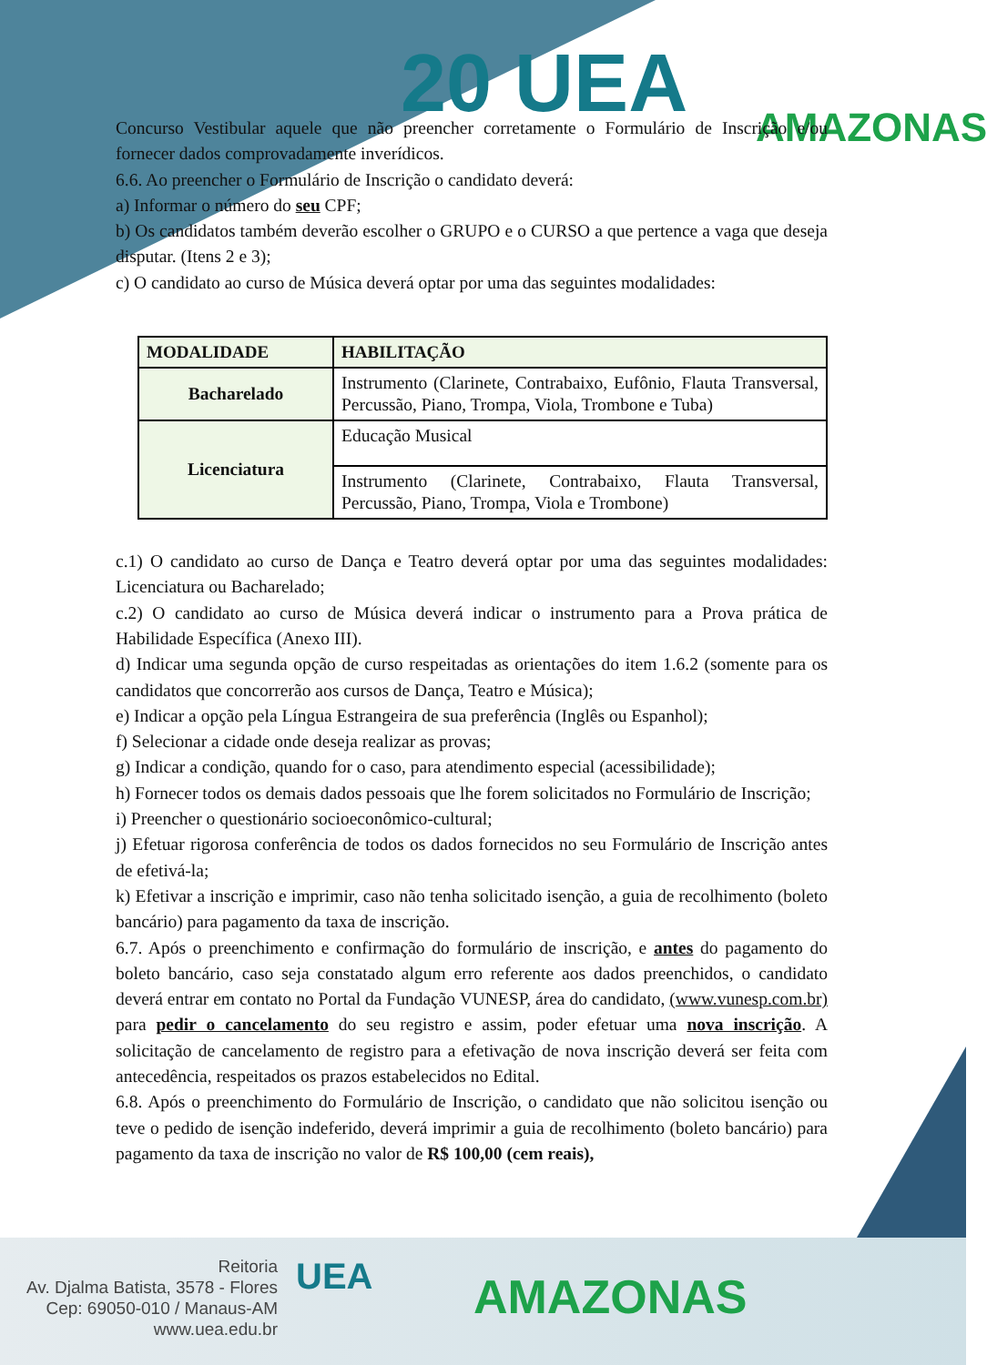20 UEA AMAZONAS
Concurso Vestibular aquele que não preencher corretamente o Formulário de Inscrição e/ou fornecer dados comprovadamente inverídicos.
6.6. Ao preencher o Formulário de Inscrição o candidato deverá:
a) Informar o número do seu CPF;
b) Os candidatos também deverão escolher o GRUPO e o CURSO a que pertence a vaga que deseja disputar. (Itens 2 e 3);
c) O candidato ao curso de Música deverá optar por uma das seguintes modalidades:
| MODALIDADE | HABILITAÇÃO |
| --- | --- |
| Bacharelado | Instrumento (Clarinete, Contrabaixo, Eufônio, Flauta Transversal, Percussão, Piano, Trompa, Viola, Trombone e Tuba) |
| Licenciatura | Educação Musical |
| | Instrumento (Clarinete, Contrabaixo, Flauta Transversal, Percussão, Piano, Trompa, Viola e Trombone) |
c.1) O candidato ao curso de Dança e Teatro deverá optar por uma das seguintes modalidades: Licenciatura ou Bacharelado;
c.2) O candidato ao curso de Música deverá indicar o instrumento para a Prova prática de Habilidade Específica (Anexo III).
d) Indicar uma segunda opção de curso respeitadas as orientações do item 1.6.2 (somente para os candidatos que concorrerão aos cursos de Dança, Teatro e Música);
e) Indicar a opção pela Língua Estrangeira de sua preferência (Inglês ou Espanhol);
f) Selecionar a cidade onde deseja realizar as provas;
g) Indicar a condição, quando for o caso, para atendimento especial (acessibilidade);
h) Fornecer todos os demais dados pessoais que lhe forem solicitados no Formulário de Inscrição;
i) Preencher o questionário socioeconômico-cultural;
j) Efetuar rigorosa conferência de todos os dados fornecidos no seu Formulário de Inscrição antes de efetivá-la;
k) Efetivar a inscrição e imprimir, caso não tenha solicitado isenção, a guia de recolhimento (boleto bancário) para pagamento da taxa de inscrição.
6.7. Após o preenchimento e confirmação do formulário de inscrição, e antes do pagamento do boleto bancário, caso seja constatado algum erro referente aos dados preenchidos, o candidato deverá entrar em contato no Portal da Fundação VUNESP, área do candidato, (www.vunesp.com.br) para pedir o cancelamento do seu registro e assim, poder efetuar uma nova inscrição. A solicitação de cancelamento de registro para a efetivação de nova inscrição deverá ser feita com antecedência, respeitados os prazos estabelecidos no Edital.
6.8. Após o preenchimento do Formulário de Inscrição, o candidato que não solicitou isenção ou teve o pedido de isenção indeferido, deverá imprimir a guia de recolhimento (boleto bancário) para pagamento da taxa de inscrição no valor de R$ 100,00 (cem reais),
Reitoria
Av. Djalma Batista, 3578 - Flores
Cep: 69050-010 / Manaus-AM
www.uea.edu.br
UEA AMAZONAS